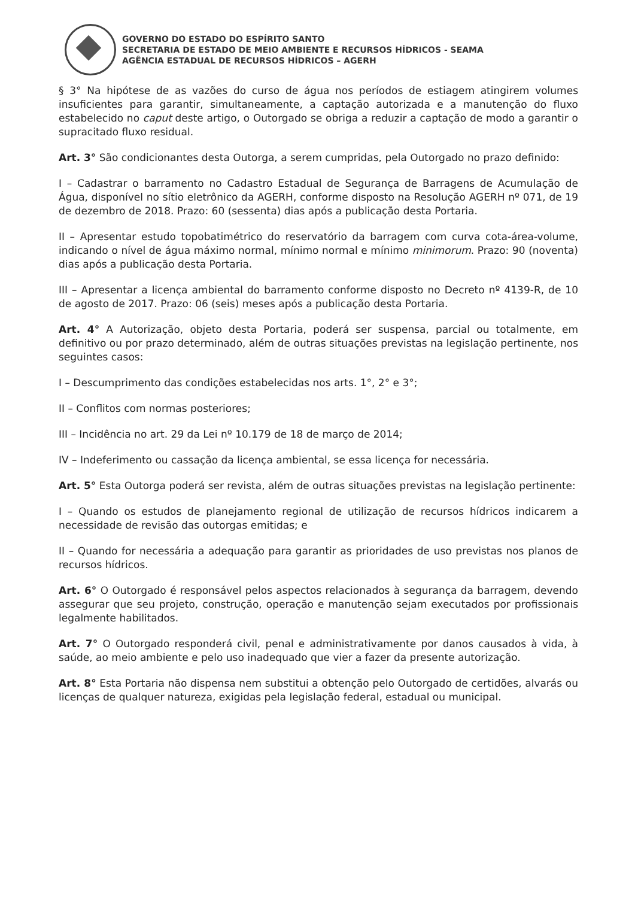GOVERNO DO ESTADO DO ESPÍRITO SANTO
SECRETARIA DE ESTADO DE MEIO AMBIENTE E RECURSOS HÍDRICOS - SEAMA
AGÊNCIA ESTADUAL DE RECURSOS HÍDRICOS – AGERH
§ 3° Na hipótese de as vazões do curso de água nos períodos de estiagem atingirem volumes insuficientes para garantir, simultaneamente, a captação autorizada e a manutenção do fluxo estabelecido no caput deste artigo, o Outorgado se obriga a reduzir a captação de modo a garantir o supracitado fluxo residual.
Art. 3° São condicionantes desta Outorga, a serem cumpridas, pela Outorgado no prazo definido:
I – Cadastrar o barramento no Cadastro Estadual de Segurança de Barragens de Acumulação de Água, disponível no sítio eletrônico da AGERH, conforme disposto na Resolução AGERH nº 071, de 19 de dezembro de 2018. Prazo: 60 (sessenta) dias após a publicação desta Portaria.
II – Apresentar estudo topobatimétrico do reservatório da barragem com curva cota-área-volume, indicando o nível de água máximo normal, mínimo normal e mínimo minimorum. Prazo: 90 (noventa) dias após a publicação desta Portaria.
III – Apresentar a licença ambiental do barramento conforme disposto no Decreto nº 4139-R, de 10 de agosto de 2017. Prazo: 06 (seis) meses após a publicação desta Portaria.
Art. 4° A Autorização, objeto desta Portaria, poderá ser suspensa, parcial ou totalmente, em definitivo ou por prazo determinado, além de outras situações previstas na legislação pertinente, nos seguintes casos:
I – Descumprimento das condições estabelecidas nos arts. 1°, 2° e 3°;
II – Conflitos com normas posteriores;
III – Incidência no art. 29 da Lei nº 10.179 de 18 de março de 2014;
IV – Indeferimento ou cassação da licença ambiental, se essa licença for necessária.
Art. 5° Esta Outorga poderá ser revista, além de outras situações previstas na legislação pertinente:
I – Quando os estudos de planejamento regional de utilização de recursos hídricos indicarem a necessidade de revisão das outorgas emitidas; e
II – Quando for necessária a adequação para garantir as prioridades de uso previstas nos planos de recursos hídricos.
Art. 6° O Outorgado é responsável pelos aspectos relacionados à segurança da barragem, devendo assegurar que seu projeto, construção, operação e manutenção sejam executados por profissionais legalmente habilitados.
Art. 7° O Outorgado responderá civil, penal e administrativamente por danos causados à vida, à saúde, ao meio ambiente e pelo uso inadequado que vier a fazer da presente autorização.
Art. 8° Esta Portaria não dispensa nem substitui a obtenção pelo Outorgado de certidões, alvarás ou licenças de qualquer natureza, exigidas pela legislação federal, estadual ou municipal.